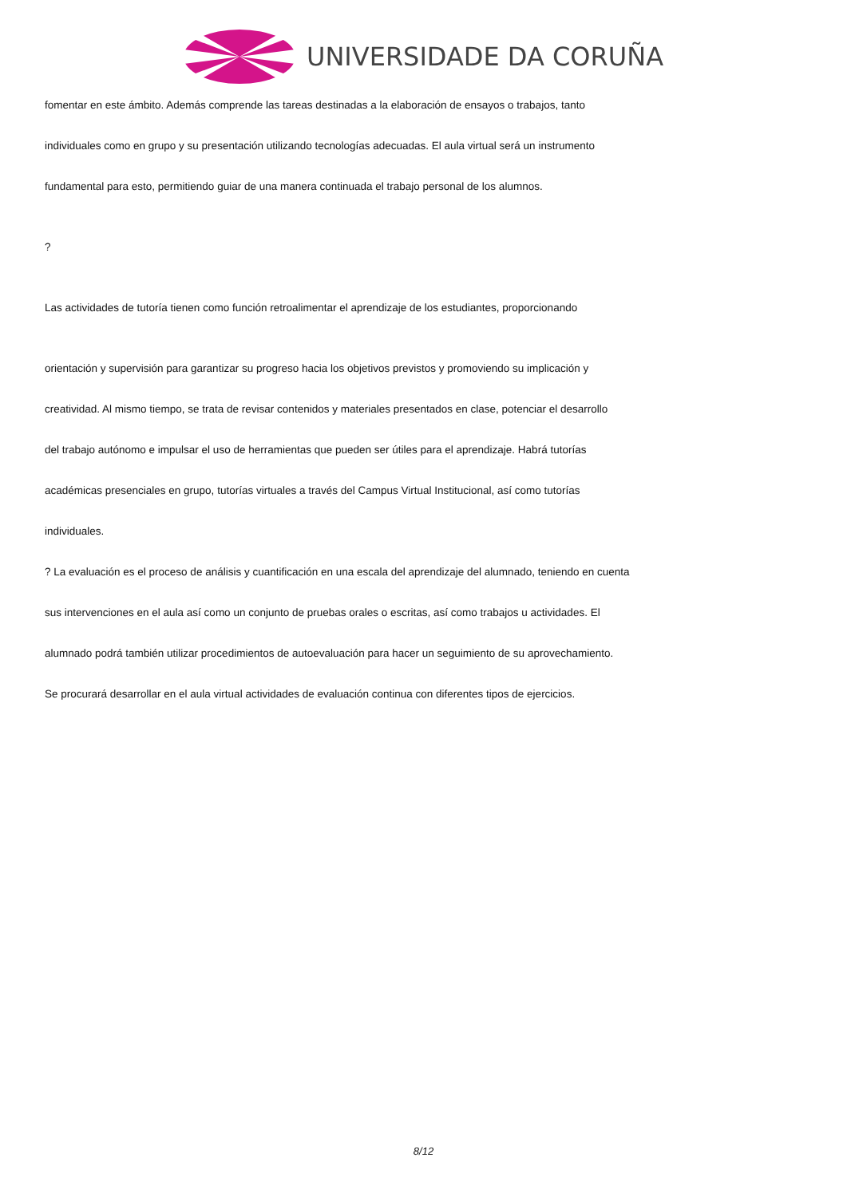UNIVERSIDADE DA CORUÑA
fomentar en este ámbito. Además comprende las tareas destinadas a la elaboración de ensayos o trabajos, tanto
individuales como en grupo y su presentación utilizando tecnologías adecuadas. El aula virtual será un instrumento
fundamental para esto, permitiendo guiar de una manera continuada el trabajo personal de los alumnos.
?
Las actividades de tutoría tienen como función retroalimentar el aprendizaje de los estudiantes, proporcionando
orientación y supervisión para garantizar su progreso hacia los objetivos previstos y promoviendo su implicación y
creatividad. Al mismo tiempo, se trata de revisar contenidos y materiales presentados en clase, potenciar el desarrollo
del trabajo autónomo e impulsar el uso de herramientas que pueden ser útiles para el aprendizaje. Habrá tutorías
académicas presenciales en grupo, tutorías virtuales a través del Campus Virtual Institucional, así como tutorías
individuales.
? La evaluación es el proceso de análisis y cuantificación en una escala del aprendizaje del alumnado, teniendo en cuenta
sus intervenciones en el aula así como un conjunto de pruebas orales o escritas, así como trabajos u actividades. El
alumnado podrá también utilizar procedimientos de autoevaluación para hacer un seguimiento de su aprovechamiento.
Se procurará desarrollar en el aula virtual actividades de evaluación continua con diferentes tipos de ejercicios.
8/12